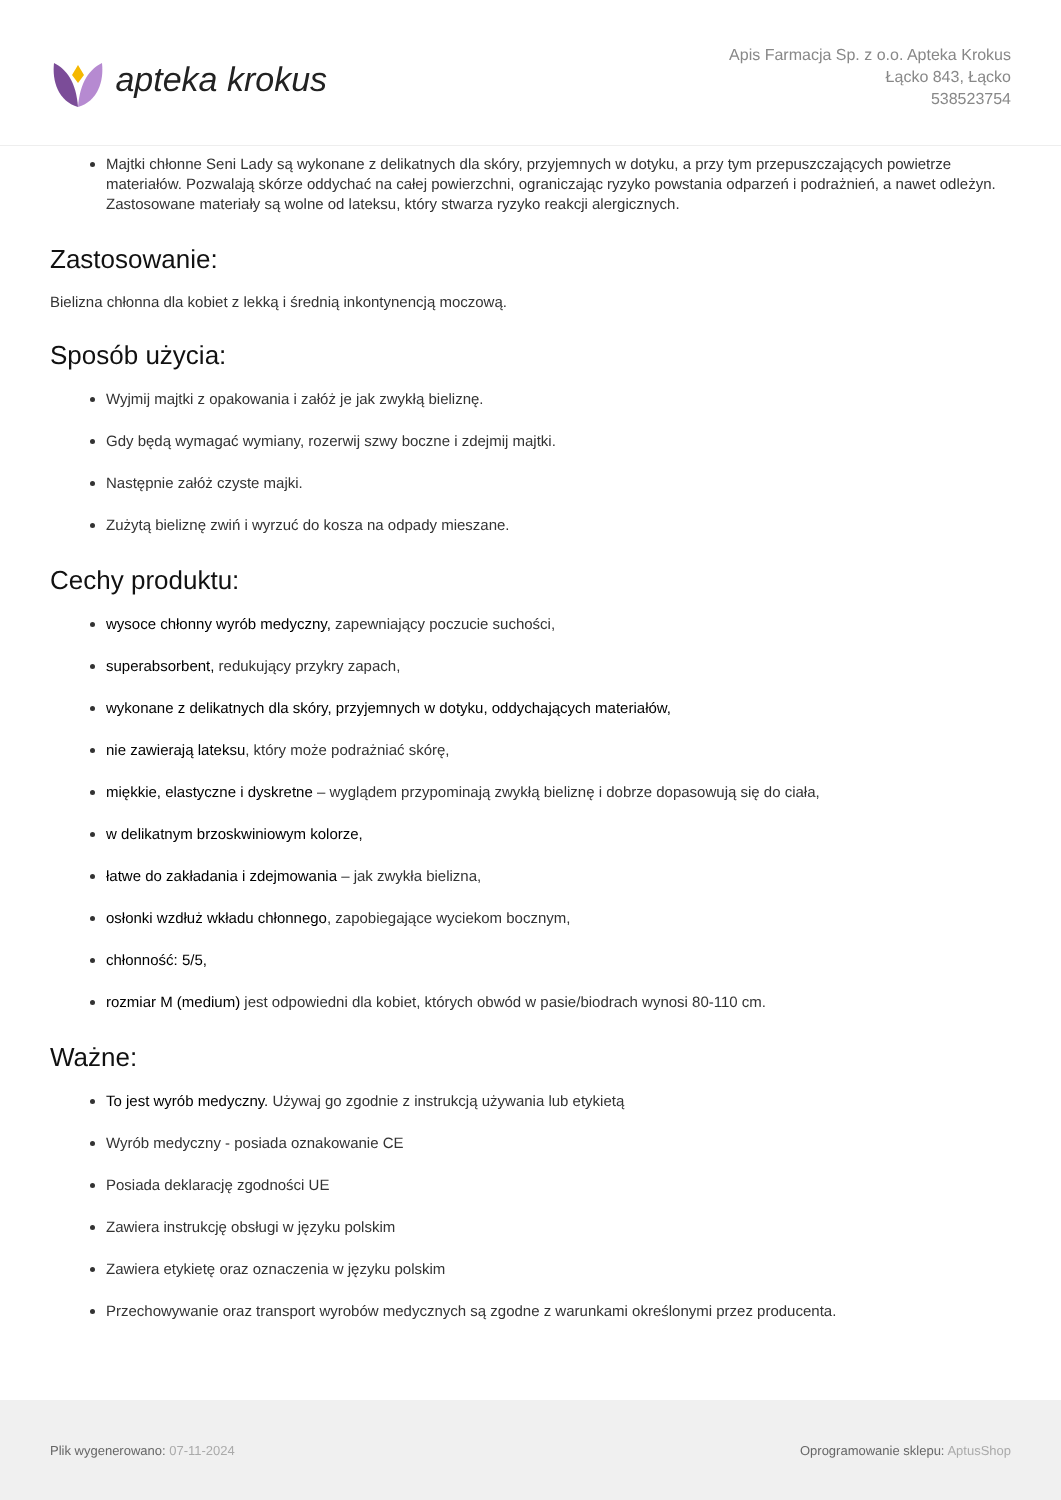apteka krokus
Apis Farmacja Sp. z o.o. Apteka Krokus
Łącko 843, Łącko
538523754
Majtki chłonne Seni Lady są wykonane z delikatnych dla skóry, przyjemnych w dotyku, a przy tym przepuszczających powietrze materiałów. Pozwalają skórze oddychać na całej powierzchni, ograniczając ryzyko powstania odparzeń i podrażnień, a nawet odleżyn. Zastosowane materiały są wolne od lateksu, który stwarza ryzyko reakcji alergicznych.
Zastosowanie:
Bielizna chłonna dla kobiet z lekką i średnią inkontynencją moczową.
Sposób użycia:
Wyjmij majtki z opakowania i załóż je jak zwykłą bieliznę.
Gdy będą wymagać wymiany, rozerwij szwy boczne i zdejmij majtki.
Następnie załóż czyste majki.
Zużytą bieliznę zwiń i wyrzuć do kosza na odpady mieszane.
Cechy produktu:
wysoce chłonny wyrób medyczny, zapewniający poczucie suchości,
superabsorbent, redukujący przykry zapach,
wykonane z delikatnych dla skóry, przyjemnych w dotyku, oddychających materiałów,
nie zawierają lateksu, który może podrażniać skórę,
miękkie, elastyczne i dyskretne – wyglądem przypominają zwykłą bieliznę i dobrze dopasowują się do ciała,
w delikatnym brzoskwiniowym kolorze,
łatwe do zakładania i zdejmowania – jak zwykła bielizna,
osłonki wzdłuż wkładu chłonnego, zapobiegające wyciekom bocznym,
chłonność: 5/5,
rozmiar M (medium) jest odpowiedni dla kobiet, których obwód w pasie/biodrach wynosi 80-110 cm.
Ważne:
To jest wyrób medyczny. Używaj go zgodnie z instrukcją używania lub etykietą
Wyrób medyczny - posiada oznakowanie CE
Posiada deklarację zgodności UE
Zawiera instrukcję obsługi w języku polskim
Zawiera etykietę oraz oznaczenia w języku polskim
Przechowywanie oraz transport wyrobów medycznych są zgodne z warunkami określonymi przez producenta.
Plik wygenerowano: 07-11-2024 Oprogramowanie sklepu: AptusShop